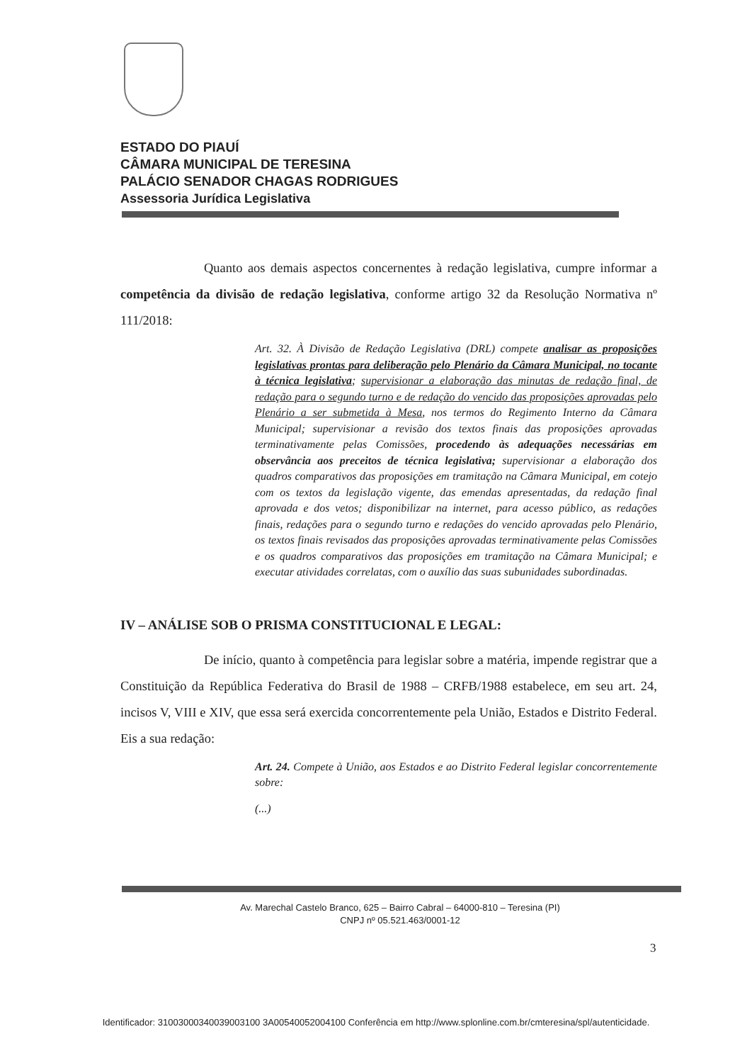ESTADO DO PIAUÍ
CÂMARA MUNICIPAL DE TERESINA
PALÁCIO SENADOR CHAGAS RODRIGUES
Assessoria Jurídica Legislativa
Quanto aos demais aspectos concernentes à redação legislativa, cumpre informar a competência da divisão de redação legislativa, conforme artigo 32 da Resolução Normativa nº 111/2018:
Art. 32. À Divisão de Redação Legislativa (DRL) compete analisar as proposições legislativas prontas para deliberação pelo Plenário da Câmara Municipal, no tocante à técnica legislativa; supervisionar a elaboração das minutas de redação final, de redação para o segundo turno e de redação do vencido das proposições aprovadas pelo Plenário a ser submetida à Mesa, nos termos do Regimento Interno da Câmara Municipal; supervisionar a revisão dos textos finais das proposições aprovadas terminativamente pelas Comissões, procedendo às adequações necessárias em observância aos preceitos de técnica legislativa; supervisionar a elaboração dos quadros comparativos das proposições em tramitação na Câmara Municipal, em cotejo com os textos da legislação vigente, das emendas apresentadas, da redação final aprovada e dos vetos; disponibilizar na internet, para acesso público, as redações finais, redações para o segundo turno e redações do vencido aprovadas pelo Plenário, os textos finais revisados das proposições aprovadas terminativamente pelas Comissões e os quadros comparativos das proposições em tramitação na Câmara Municipal; e executar atividades correlatas, com o auxílio das suas subunidades subordinadas.
IV – ANÁLISE SOB O PRISMA CONSTITUCIONAL E LEGAL:
De início, quanto à competência para legislar sobre a matéria, impende registrar que a Constituição da República Federativa do Brasil de 1988 – CRFB/1988 estabelece, em seu art. 24, incisos V, VIII e XIV, que essa será exercida concorrentemente pela União, Estados e Distrito Federal. Eis a sua redação:
Art. 24. Compete à União, aos Estados e ao Distrito Federal legislar concorrentemente sobre:
(...)
Av. Marechal Castelo Branco, 625 – Bairro Cabral – 64000-810 – Teresina (PI)
CNPJ nº 05.521.463/0001-12
3
Identificador: 31003000340039003100 3A00540052004100 Conferência em http://www.splonline.com.br/cmteresina/spl/autenticidade.